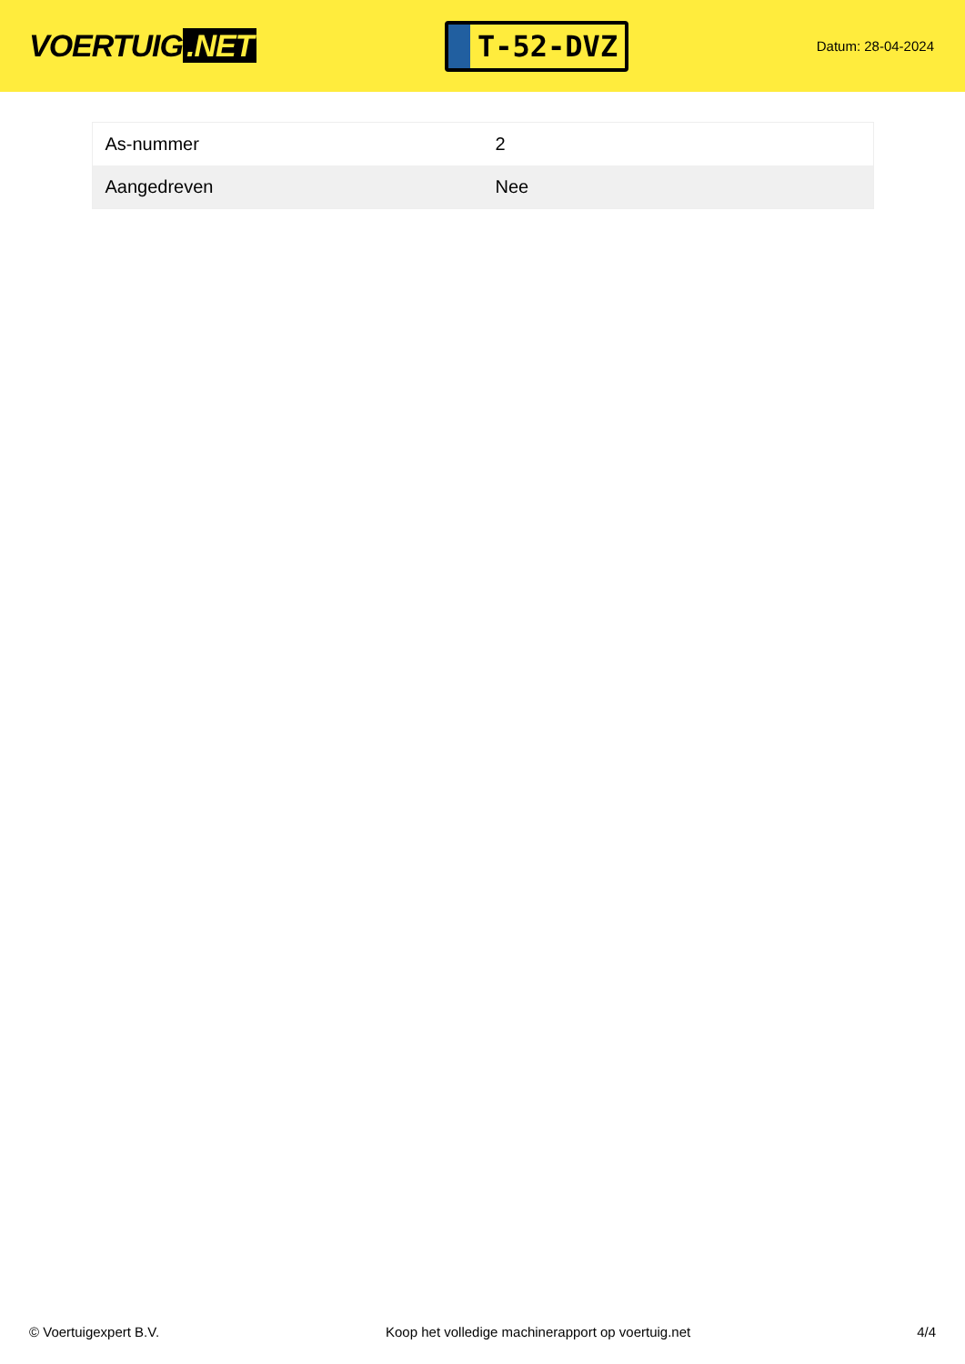VOERTUIG.NET
T-52-DVZ
Datum: 28-04-2024
| As-nummer | 2 |
| Aangedreven | Nee |
© Voertuigexpert B.V. Koop het volledige machinerapport op voertuig.net 4/4